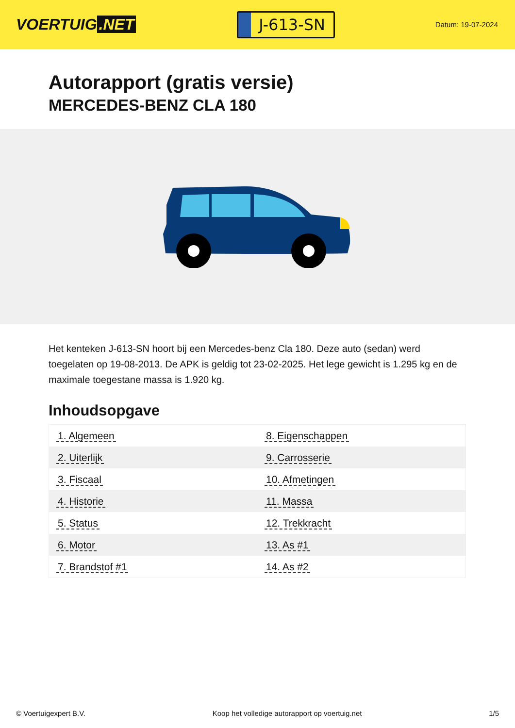VOERTUIG.NET
J-613-SN
Datum: 19-07-2024
Autorapport (gratis versie)
MERCEDES-BENZ CLA 180
Het kenteken J-613-SN hoort bij een Mercedes-benz Cla 180. Deze auto (sedan) werd toegelaten op 19-08-2013. De APK is geldig tot 23-02-2025. Het lege gewicht is 1.295 kg en de maximale toegestane massa is 1.920 kg.
Inhoudsopgave
| 1. Algemeen | 8. Eigenschappen |
| 2. Uiterlijk | 9. Carrosserie |
| 3. Fiscaal | 10. Afmetingen |
| 4. Historie | 11. Massa |
| 5. Status | 12. Trekkracht |
| 6. Motor | 13. As #1 |
| 7. Brandstof #1 | 14. As #2 |
© Voertuigexpert B.V. Koop het volledige autorapport op voertuig.net 1/5